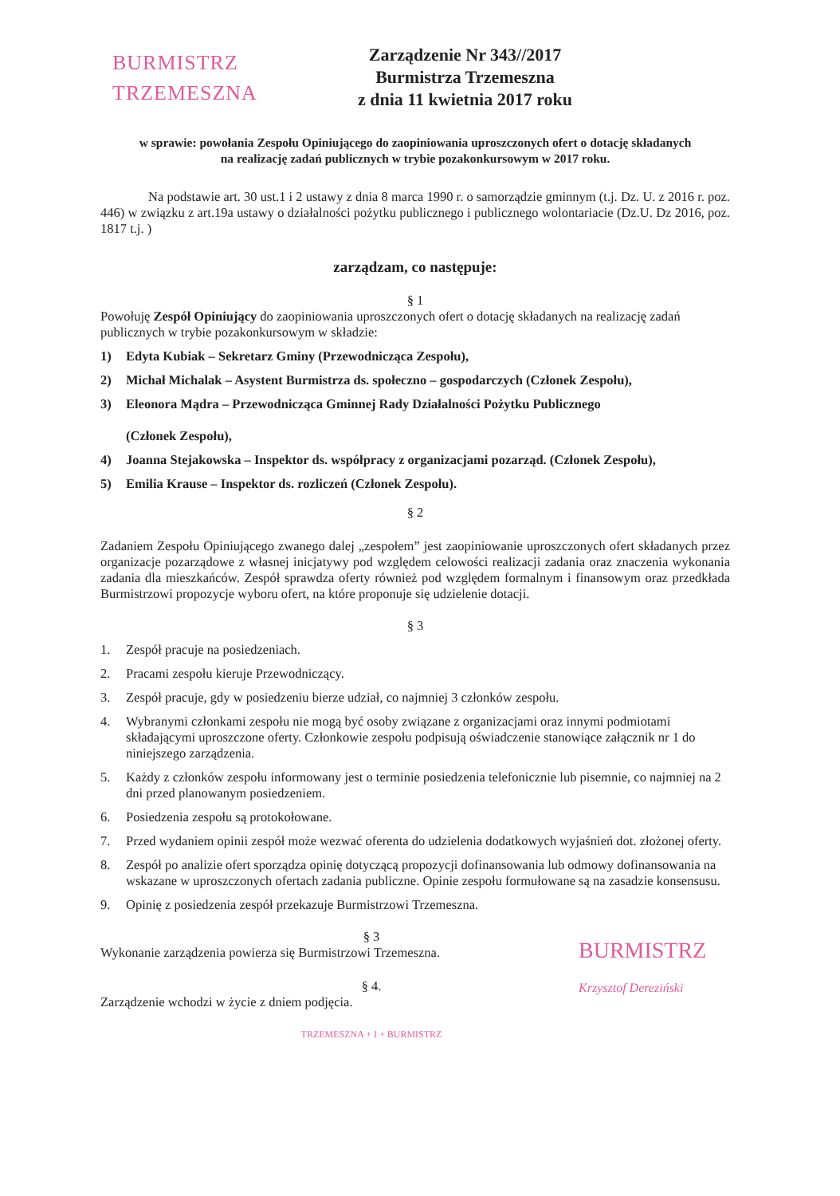BURMISTRZ
TRZEMESZNA
Zarządzenie Nr 343//2017
Burmistrza Trzemeszna
z dnia 11 kwietnia 2017 roku
w sprawie: powołania Zespołu Opiniującego do zaopiniowania uproszczonych ofert o dotację składanych
na realizację zadań publicznych w trybie pozakonkursowym w 2017 roku.
Na podstawie art. 30 ust.1 i 2 ustawy z dnia 8 marca 1990 r. o samorządzie gminnym (t.j. Dz. U. z 2016 r. poz. 446) w związku z art.19a ustawy o działalności pożytku publicznego i publicznego wolontariacie (Dz.U. Dz 2016, poz. 1817 t.j. )
zarządzam, co następuje:
§ 1
Powołuję Zespół Opiniujący do zaopiniowania uproszczonych ofert o dotację składanych na realizację zadań publicznych w trybie pozakonkursowym w składzie:
1) Edyta Kubiak – Sekretarz Gminy (Przewodnicząca Zespołu),
2) Michał Michalak – Asystent Burmistrza ds. społeczno – gospodarczych (Członek Zespołu),
3) Eleonora Mądra – Przewodnicząca Gminnej Rady Działalności Pożytku Publicznego
(Członek Zespołu),
4) Joanna Stejakowska – Inspektor ds. współpracy z organizacjami pozarząd. (Członek Zespołu),
5) Emilia Krause – Inspektor ds. rozliczeń (Członek Zespołu).
§ 2
Zadaniem Zespołu Opiniującego zwanego dalej „zespołem” jest zaopiniowanie uproszczonych ofert składanych przez organizacje pozarządowe z własnej inicjatywy pod względem celowości realizacji zadania oraz znaczenia wykonania zadania dla mieszkańców. Zespół sprawdza oferty również pod względem formalnym i finansowym oraz przedkłada Burmistrzowi propozycje wyboru ofert, na które proponuje się udzielenie dotacji.
§ 3
1. Zespół pracuje na posiedzeniach.
2. Pracami zespołu kieruje Przewodniczący.
3. Zespół pracuje, gdy w posiedzeniu bierze udział, co najmniej 3 członków zespołu.
4. Wybranymi członkami zespołu nie mogą być osoby związane z organizacjami oraz innymi podmiotami składającymi uproszczone oferty. Członkowie zespołu podpisują oświadczenie stanowiące załącznik nr 1 do niniejszego zarządzenia.
5. Każdy z członków zespołu informowany jest o terminie posiedzenia telefonicznie lub pisemnie, co najmniej na 2 dni przed planowanym posiedzeniem.
6. Posiedzenia zespołu są protokołowane.
7. Przed wydaniem opinii zespół może wezwać oferenta do udzielenia dodatkowych wyjaśnień dot. złożonej oferty.
8. Zespół po analizie ofert sporządza opinię dotyczącą propozycji dofinansowania lub odmowy dofinansowania na wskazane w uproszczonych ofertach zadania publiczne. Opinie zespołu formułowane są na zasadzie konsensusu.
9. Opinię z posiedzenia zespół przekazuje Burmistrzowi Trzemeszna.
§ 3
Wykonanie zarządzenia powierza się Burmistrzowi Trzemeszna.
§ 4.
Zarządzenie wchodzi w życie z dniem podjęcia.
TRZEMESZNA + I + BURMISTRZ
BURMISTRZ
Krzysztof Dereziński